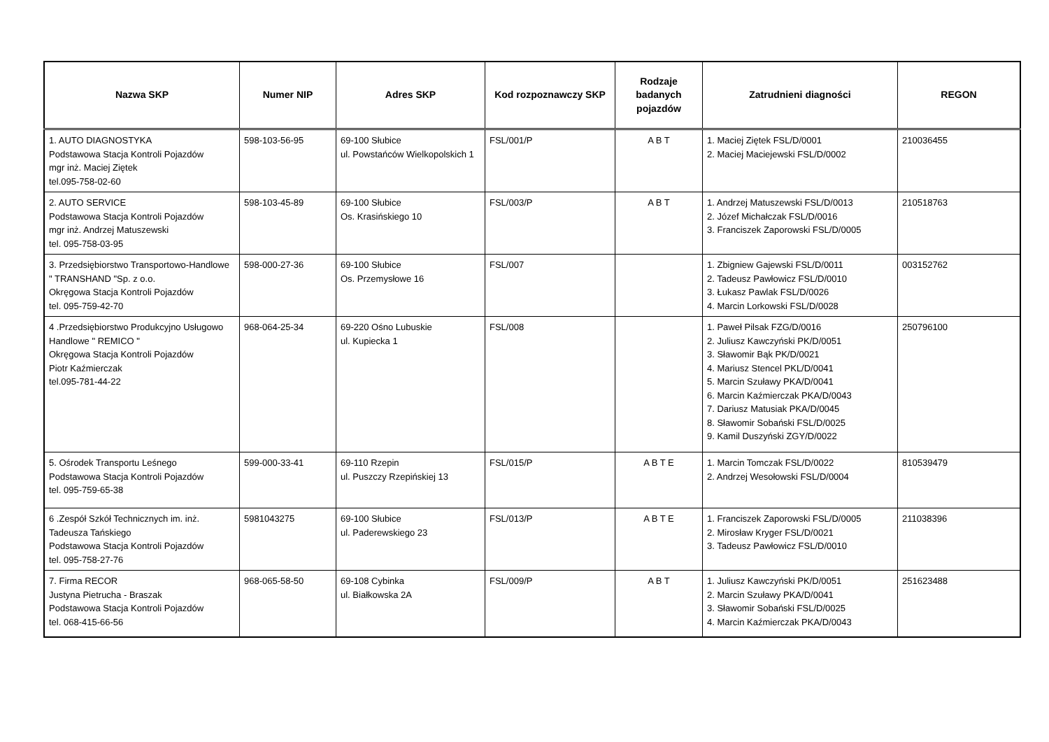| Nazwa SKP | Numer NIP | Adres SKP | Kod rozpoznawczy SKP | Rodzaje badanych pojazdów | Zatrudnieni diagności | REGON |
| --- | --- | --- | --- | --- | --- | --- |
| 1. AUTO DIAGNOSTYKA Podstawowa Stacja Kontroli Pojazdów mgr inż. Maciej Ziętek tel.095-758-02-60 | 598-103-56-95 | 69-100 Słubice ul. Powstańców Wielkopolskich 1 | FSL/001/P | A B T | 1. Maciej Ziętek FSL/D/0001 2. Maciej Maciejewski FSL/D/0002 | 210036455 |
| 2. AUTO SERVICE Podstawowa Stacja Kontroli Pojazdów mgr inż. Andrzej Matuszewski tel. 095-758-03-95 | 598-103-45-89 | 69-100 Słubice Os. Krasińskiego 10 | FSL/003/P | A B T | 1. Andrzej Matuszewski FSL/D/0013 2. Józef Michałczak FSL/D/0016 3. Franciszek Zaporowski FSL/D/0005 | 210518763 |
| 3. Przedsiębiorstwo Transportowo-Handlowe " TRANSHAND "Sp. z o.o. Okręgowa Stacja Kontroli Pojazdów tel. 095-759-42-70 | 598-000-27-36 | 69-100 Słubice Os. Przemysłowe 16 | FSL/007 | | 1. Zbigniew Gajewski FSL/D/0011 2. Tadeusz Pawłowicz FSL/D/0010 3. Łukasz Pawlak FSL/D/0026 4. Marcin Lorkowski FSL/D/0028 | 003152762 |
| 4 .Przedsiębiorstwo Produkcyjno Usługowo Handlowe " REMICO " Okręgowa Stacja Kontroli Pojazdów Piotr Kaźmierczak tel.095-781-44-22 | 968-064-25-34 | 69-220 Ośno Lubuskie ul. Kupiecka 1 | FSL/008 | | 1. Paweł Pilsak FZG/D/0016 2. Juliusz Kawczyński PK/D/0051 3. Sławomir Bąk PK/D/0021 4. Mariusz Stencel PKL/D/0041 5. Marcin Szuławy PKA/D/0041 6. Marcin Kaźmierczak PKA/D/0043 7. Dariusz Matusiak PKA/D/0045 8. Sławomir Sobański FSL/D/0025 9. Kamil Duszyński ZGY/D/0022 | 250796100 |
| 5. Ośrodek Transportu Leśnego Podstawowa Stacja Kontroli Pojazdów tel. 095-759-65-38 | 599-000-33-41 | 69-110 Rzepin ul. Puszczy Rzepińskiej 13 | FSL/015/P | A B T E | 1. Marcin Tomczak FSL/D/0022 2. Andrzej Wesołowski FSL/D/0004 | 810539479 |
| 6 .Zespół Szkół Technicznych im. inż. Tadeusza Tańskiego Podstawowa Stacja Kontroli Pojazdów tel. 095-758-27-76 | 5981043275 | 69-100 Słubice ul. Paderewskiego 23 | FSL/013/P | A B T E | 1. Franciszek Zaporowski FSL/D/0005 2. Mirosław Kryger FSL/D/0021 3. Tadeusz Pawłowicz FSL/D/0010 | 211038396 |
| 7. Firma RECOR Justyna Pietrucha - Braszak Podstawowa Stacja Kontroli Pojazdów tel. 068-415-66-56 | 968-065-58-50 | 69-108 Cybinka ul. Białkowska 2A | FSL/009/P | A B T | 1. Juliusz Kawczyński PK/D/0051 2. Marcin Szuławy PKA/D/0041 3. Sławomir Sobański FSL/D/0025 4. Marcin Kaźmierczak PKA/D/0043 | 251623488 |